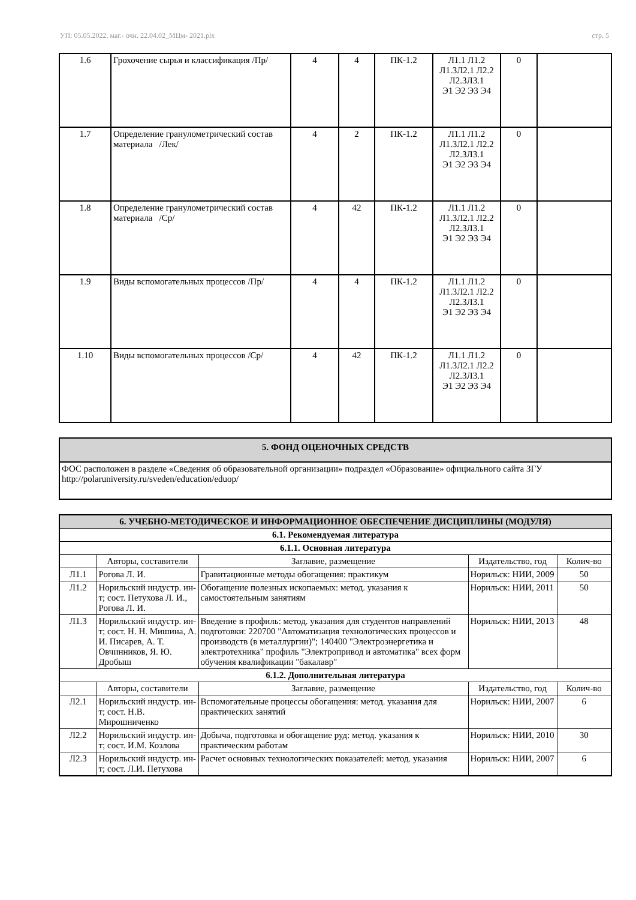УП: 05.05.2022. маг.- очн. 22.04.02_МЦм- 2021.plx стр. 5
| 1.6 | Грохочение сырья и классификация /Пр/ | 4 | 4 | ПК-1.2 | Л1.1 Л1.2 Л1.3Л2.1 Л2.2 Л2.3Л3.1 Э1 Э2 Э3 Э4 | 0 | |
| 1.7 | Определение гранулометрический состав материала /Лек/ | 4 | 2 | ПК-1.2 | Л1.1 Л1.2 Л1.3Л2.1 Л2.2 Л2.3Л3.1 Э1 Э2 Э3 Э4 | 0 | |
| 1.8 | Определение гранулометрический состав материала /Ср/ | 4 | 42 | ПК-1.2 | Л1.1 Л1.2 Л1.3Л2.1 Л2.2 Л2.3Л3.1 Э1 Э2 Э3 Э4 | 0 | |
| 1.9 | Виды вспомогательных процессов /Пр/ | 4 | 4 | ПК-1.2 | Л1.1 Л1.2 Л1.3Л2.1 Л2.2 Л2.3Л3.1 Э1 Э2 Э3 Э4 | 0 | |
| 1.10 | Виды вспомогательных процессов /Ср/ | 4 | 42 | ПК-1.2 | Л1.1 Л1.2 Л1.3Л2.1 Л2.2 Л2.3Л3.1 Э1 Э2 Э3 Э4 | 0 | |
| 5. ФОНД ОЦЕНОЧНЫХ СРЕДСТВ |
| ФОС расположен в разделе «Сведения об образовательной организации» подраздел «Образование» официального сайта ЗГУ http://polaruniversity.ru/sveden/education/eduop/ |
| 6. УЧЕБНО-МЕТОДИЧЕСКОЕ И ИНФОРМАЦИОННОЕ ОБЕСПЕЧЕНИЕ ДИСЦИПЛИНЫ (МОДУЛЯ) | | | | |
| 6.1. Рекомендуемая литература | | | | |
| 6.1.1. Основная литература | | | | |
| | Авторы, составители | Заглавие, размещение | Издательство, год | Колич-во |
| Л1.1 | Рогова Л. И. | Гравитационные методы обогащения: практикум | Норильск: НИИ, 2009 | 50 |
| Л1.2 | Норильский индустр. ин-т; сост. Петухова Л. И., Рогова Л. И. | Обогащение полезных ископаемых: метод. указания к самостоятельным занятиям | Норильск: НИИ, 2011 | 50 |
| Л1.3 | Норильский индустр. ин-т; сост. Н. Н. Мишина, А. И. Писарев, А. Т. Овчинников, Я. Ю. Дробыш | Введение в профиль: метод. указания для студентов направлений подготовки: 220700 "Автоматизация технологических процессов и производств (в металлургии)"; 140400 "Электроэнергетика и электротехника" профиль "Электропривод и автоматика" всех форм обучения квалификации "бакалавр" | Норильск: НИИ, 2013 | 48 |
| 6.1.2. Дополнительная литература | | | | |
| | Авторы, составители | Заглавие, размещение | Издательство, год | Колич-во |
| Л2.1 | Норильский индустр. ин-т; сост. Н.В. Мирошниченко | Вспомогательные процессы обогащения: метод. указания для практических занятий | Норильск: НИИ, 2007 | 6 |
| Л2.2 | Норильский индустр. ин-т; сост. И.М. Козлова | Добыча, подготовка и обогащение руд: метод. указания к практическим работам | Норильск: НИИ, 2010 | 30 |
| Л2.3 | Норильский индустр. ин-т; сост. Л.И. Петухова | Расчет основных технологических показателей: метод. указания | Норильск: НИИ, 2007 | 6 |